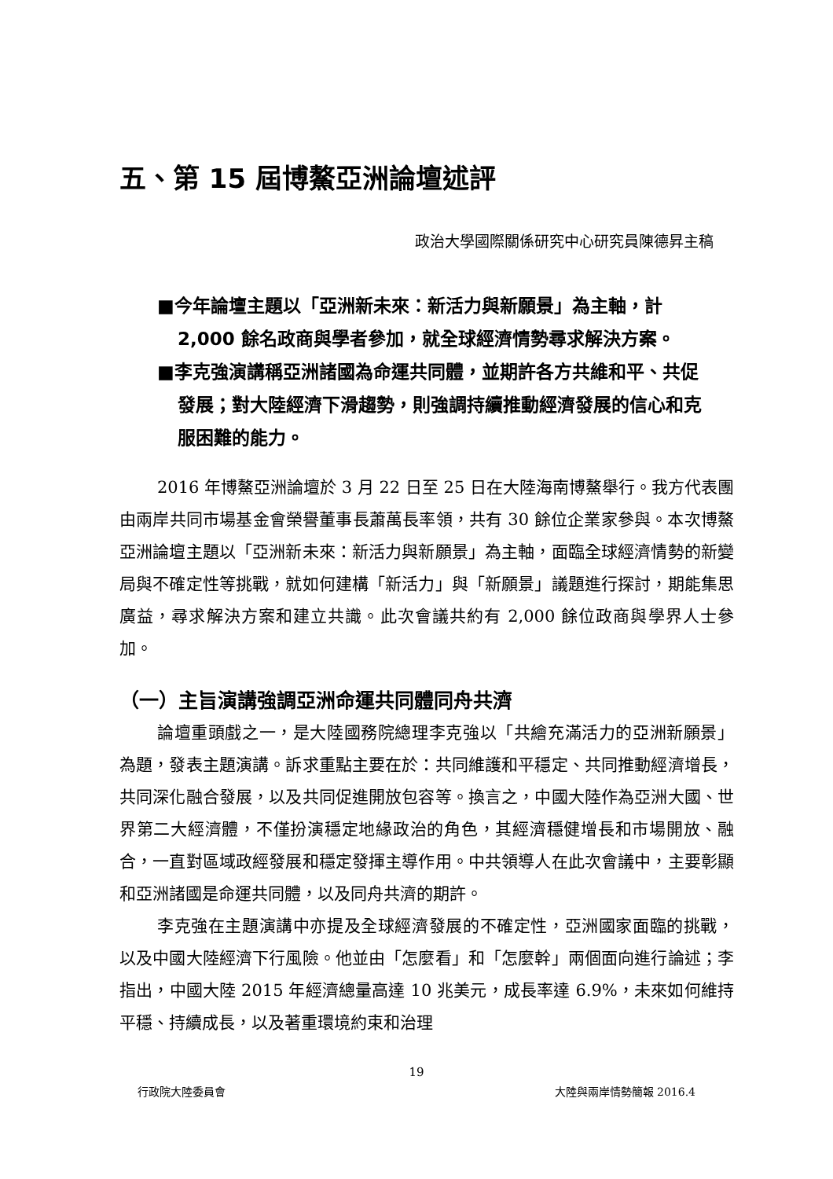五、第 15 屆博鰲亞洲論壇述評
政治大學國際關係研究中心研究員陳德昇主稿
■今年論壇主題以「亞洲新未來：新活力與新願景」為主軸，計 2,000 餘名政商與學者參加，就全球經濟情勢尋求解決方案。
■李克強演講稱亞洲諸國為命運共同體，並期許各方共維和平、共促發展；對大陸經濟下滑趨勢，則強調持續推動經濟發展的信心和克服困難的能力。
2016 年博鰲亞洲論壇於 3 月 22 日至 25 日在大陸海南博鰲舉行。我方代表團由兩岸共同市場基金會榮譽董事長蕭萬長率領，共有 30 餘位企業家參與。本次博鰲亞洲論壇主題以「亞洲新未來：新活力與新願景」為主軸，面臨全球經濟情勢的新變局與不確定性等挑戰，就如何建構「新活力」與「新願景」議題進行探討，期能集思廣益，尋求解決方案和建立共識。此次會議共約有 2,000 餘位政商與學界人士參加。
（一）主旨演講強調亞洲命運共同體同舟共濟
論壇重頭戲之一，是大陸國務院總理李克強以「共繪充滿活力的亞洲新願景」為題，發表主題演講。訴求重點主要在於：共同維護和平穩定、共同推動經濟增長，共同深化融合發展，以及共同促進開放包容等。換言之，中國大陸作為亞洲大國、世界第二大經濟體，不僅扮演穩定地緣政治的角色，其經濟穩健增長和市場開放、融合，一直對區域政經發展和穩定發揮主導作用。中共領導人在此次會議中，主要彰顯和亞洲諸國是命運共同體，以及同舟共濟的期許。
李克強在主題演講中亦提及全球經濟發展的不確定性，亞洲國家面臨的挑戰，以及中國大陸經濟下行風險。他並由「怎麼看」和「怎麼幹」兩個面向進行論述；李指出，中國大陸 2015 年經濟總量高達 10 兆美元，成長率達 6.9%，未來如何維持平穩、持續成長，以及著重環境約束和治理
19
行政院大陸委員會 大陸與兩岸情勢簡報 2016.4